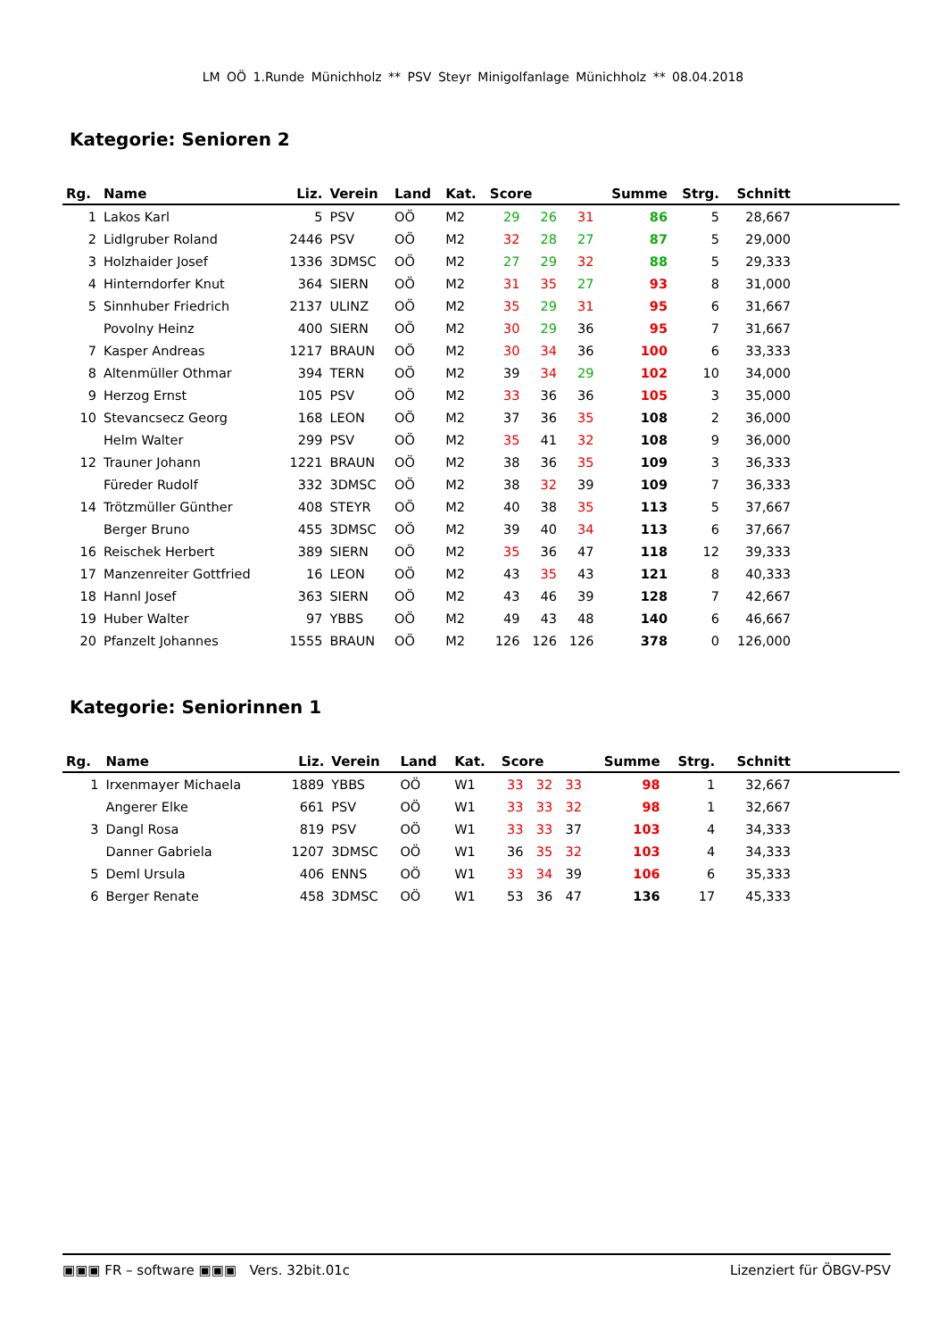LM OÖ 1.Runde Münichholz ** PSV Steyr Minigolfanlage Münichholz ** 08.04.2018
Kategorie: Senioren 2
| Rg. | Name | Liz. | Verein | Land | Kat. | Score | | | Summe | Strg. | Schnitt | |
| --- | --- | --- | --- | --- | --- | --- | --- | --- | --- | --- | --- | --- |
| 1 | Lakos Karl | 5 | PSV | OÖ | M2 | 29 | 26 | 31 | 86 | 5 | 28,667 | |
| 2 | Lidlgruber Roland | 2446 | PSV | OÖ | M2 | 32 | 28 | 27 | 87 | 5 | 29,000 | |
| 3 | Holzhaider Josef | 1336 | 3DMSC | OÖ | M2 | 27 | 29 | 32 | 88 | 5 | 29,333 | |
| 4 | Hinterndorfer Knut | 364 | SIERN | OÖ | M2 | 31 | 35 | 27 | 93 | 8 | 31,000 | |
| 5 | Sinnhuber Friedrich | 2137 | ULINZ | OÖ | M2 | 35 | 29 | 31 | 95 | 6 | 31,667 | |
| | Povolny Heinz | 400 | SIERN | OÖ | M2 | 30 | 29 | 36 | 95 | 7 | 31,667 | |
| 7 | Kasper Andreas | 1217 | BRAUN | OÖ | M2 | 30 | 34 | 36 | 100 | 6 | 33,333 | |
| 8 | Altenmüller Othmar | 394 | TERN | OÖ | M2 | 39 | 34 | 29 | 102 | 10 | 34,000 | |
| 9 | Herzog Ernst | 105 | PSV | OÖ | M2 | 33 | 36 | 36 | 105 | 3 | 35,000 | |
| 10 | Stevancsecz Georg | 168 | LEON | OÖ | M2 | 37 | 36 | 35 | 108 | 2 | 36,000 | |
| | Helm Walter | 299 | PSV | OÖ | M2 | 35 | 41 | 32 | 108 | 9 | 36,000 | |
| 12 | Trauner Johann | 1221 | BRAUN | OÖ | M2 | 38 | 36 | 35 | 109 | 3 | 36,333 | |
| | Füreder Rudolf | 332 | 3DMSC | OÖ | M2 | 38 | 32 | 39 | 109 | 7 | 36,333 | |
| 14 | Trötzmüller Günther | 408 | STEYR | OÖ | M2 | 40 | 38 | 35 | 113 | 5 | 37,667 | |
| | Berger Bruno | 455 | 3DMSC | OÖ | M2 | 39 | 40 | 34 | 113 | 6 | 37,667 | |
| 16 | Reischek Herbert | 389 | SIERN | OÖ | M2 | 35 | 36 | 47 | 118 | 12 | 39,333 | |
| 17 | Manzenreiter Gottfried | 16 | LEON | OÖ | M2 | 43 | 35 | 43 | 121 | 8 | 40,333 | |
| 18 | Hannl Josef | 363 | SIERN | OÖ | M2 | 43 | 46 | 39 | 128 | 7 | 42,667 | |
| 19 | Huber Walter | 97 | YBBS | OÖ | M2 | 49 | 43 | 48 | 140 | 6 | 46,667 | |
| 20 | Pfanzelt Johannes | 1555 | BRAUN | OÖ | M2 | 126 | 126 | 126 | 378 | 0 | 126,000 | |
Kategorie: Seniorinnen 1
| Rg. | Name | Liz. | Verein | Land | Kat. | Score | | | Summe | Strg. | Schnitt | |
| --- | --- | --- | --- | --- | --- | --- | --- | --- | --- | --- | --- | --- |
| 1 | Irxenmayer Michaela | 1889 | YBBS | OÖ | W1 | 33 | 32 | 33 | 98 | 1 | 32,667 | |
| | Angerer Elke | 661 | PSV | OÖ | W1 | 33 | 33 | 32 | 98 | 1 | 32,667 | |
| 3 | Dangl Rosa | 819 | PSV | OÖ | W1 | 33 | 33 | 37 | 103 | 4 | 34,333 | |
| | Danner Gabriela | 1207 | 3DMSC | OÖ | W1 | 36 | 35 | 32 | 103 | 4 | 34,333 | |
| 5 | Deml Ursula | 406 | ENNS | OÖ | W1 | 33 | 34 | 39 | 106 | 6 | 35,333 | |
| 6 | Berger Renate | 458 | 3DMSC | OÖ | W1 | 53 | 36 | 47 | 136 | 17 | 45,333 | |
▣▣▣ FR – software ▣▣▣ Vers. 32bit.01c Lizenziert für ÖBGV-PSV